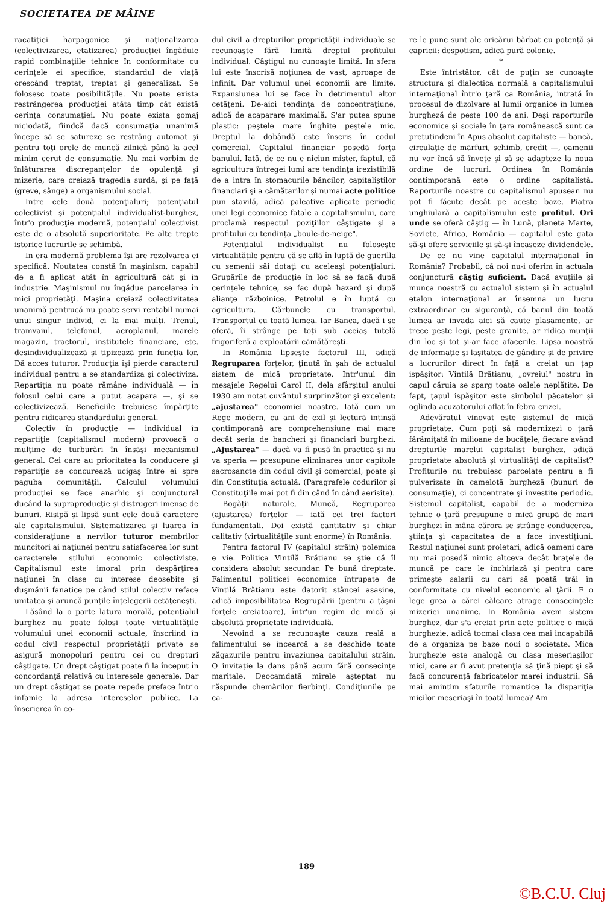SOCIETATEA DE MÂINE
racatiţiei harpagonice şi naţionalizarea (colectivizarea, etatizarea) producţiei îngăduie rapid combinaţiile tehnice în conformitate cu cerinţele ei specifice, standardul de viaţă crescând treptat, treptat şi generalizat. Se folosesc toate posibilităţile. Nu poate exista restrângerea producţiei atâta timp cât există cerinţa consumaţiei. Nu poate exista şomaj niciodată, fiindcă dacă consumaţia unanimă începe să se satureze se restrâng automat şi pentru toţi orele de muncă zilnică până la acel minim cerut de consumaţie. Nu mai vorbim de înlăturarea discrepanţelor de opulenţă şi mizerie, care creiază tragedia surdă, şi pe faţă (greve, sânge) a organismului social.
Intre cele două potenţialuri; potenţiatul colectivist şi potenţialul individualist-burghez, într'o producţie modernă, potenţialul colectivist este de o absolută superioritate. Pe alte trepte istorice lucrurile se schimbă.
In era modernă problema îşi are rezolvarea ei specifică. Noutatea constă în maşinism, capabil de a fi aplicat atât în agricultură cât şi în industrie. Maşinismul nu îngădue parcelarea în mici proprietăţi. Maşina creiază colectivitatea unanimă pentrucă nu poate servi rentabil numai unui singur individ, ci la mai mulţi. Trenul, tramvaiul, telefonul, aeroplanul, marele magazin, tractorul, institutele financiare, etc. desindividualizează şi tipizează prin funcţia lor. Dă acces tuturor. Producţia îşi pierde caracterul individual pentru a se standardiza şi colectiviza. Repartiţia nu poate rămâne individuală — în folosul celui care a putut acapara —, şi se colectivizează. Beneficiile trebuiesc împărţite pentru ridicarea standardului general.
Colectiv în producţie — individual în repartiţie (capitalismul modern) provoacă o mulţime de turburări în însăşi mecanismul general. Cei care au prioritatea la conducere şi repartiţie se concurează ucigaş între ei spre paguba comunităţii. Calculul volumului producţiei se face anarhic şi conjunctural ducând la supraproducţie şi distrugeri imense de bunuri. Risipă şi lipsă sunt cele două caractere ale capitalismului. Sistematizarea şi luarea în consideraţiune a nervilor tuturor membrilor muncitori ai naţiunei pentru satisfacerea lor sunt caracterele stilului economic colectiviste. Capitalismul este imoral prin despărţirea naţiunei în clase cu interese deosebite şi duşmănii fanatice pe când stilul colectiv reface unitatea şi aruncă punţile înţelegerii cetăţeneşti.
Lăsând la o parte latura morală, potenţialul burghez nu poate folosi toate virtualităţile volumului unei economii actuale, înscriind în codul civil respectul proprietăţii private se asigură monopoluri pentru cei cu drepturi câştigate. Un drept câştigat poate fi la început în concordanţă relativă cu interesele generale. Dar un drept câştigat se poate repede preface într'o infamie la adresa intereselor publice. La înscrierea în co-
dul civil a drepturilor proprietăţii individuale se recunoaşte fără limită dreptul profitului individual. Câştigul nu cunoaşte limită. In sfera lui este înscrisă noţiunea de vast, aproape de infinit. Dar volumul unei economii are limite. Expansiunea lui se face în detrimentul altor cetăţeni. De-aici tendinţa de concentraţiune, adică de acaparare maximală. S'ar putea spune plastic: peştele mare înghite peştele mic. Dreptul la dobândă este înscris în codul comercial. Capitalul financiar posedă forţa banului. Iată, de ce nu e niciun mister, faptul, că agricultura întregei lumi are tendinţa irezistibilă de a intra în stomacurile băncilor, capitaliştilor financiari şi a cămătarilor şi numai acte politice pun stavilă, adică paleative aplicate periodic unei legi economice fatale a capitalismului, care proclamă respectul poziţiilor câştigate şi a profitului cu tendinţa „boule-de-neige".
Potenţialul individualist nu foloseşte virtualităţile pentru că se află în luptă de guerilla cu semenii săi dotaţi cu aceleaşi potenţialuri. Grupările de producţie în loc să se facă după cerinţele tehnice, se fac după hazard şi după alianţe războinice. Petrolul e în luptă cu agricultura. Cărbunele cu transportul. Transportul cu toată lumea. Iar Banca, dacă i se oferă, îi strânge pe toţi sub aceiaş tutelă frigoriferă a exploatării cămătăreşti.
In România lipseşte factorul III, adică Regruparea forţelor, ţinută în şah de actualul sistem de mică proprietate. Intr'unul din mesajele Regelui Carol II, dela sfârşitul anului 1930 am notat cuvântul surprinzător şi excelent: „ajustarea" economiei noastre. Iată cum un Rege modern, cu ani de exil şi lectură intinsă contimporană are comprehensiune mai mare decât seria de bancheri şi financiari burghezi. „Ajustarea" — dacă va fi pusă în practică şi nu va speria — presupune eliminarea unor capitole sacrosancte din codul civil şi comercial, poate şi din Constituţia actuală. (Paragrafele codurilor şi Constituţiile mai pot fi din când în când aerisite).
Bogăţii naturale, Muncă, Regruparea (ajustarea) forţelor — iată cei trei factori fundamentali. Doi există cantitativ şi chiar calitativ (virtualităţile sunt enorme) în România.
Pentru factorul IV (capitalul străin) polemica e vie. Politica Vintilă Brătianu se ştie că îl considera absolut secundar. Pe bună dreptate. Falimentul politicei economice întrupate de Vintilă Brătianu este datorit stâncei asasine, adică imposibilitatea Regrupării (pentru a ţâşni forţele creiatoare), într'un regim de mică şi absolută proprietate individuală.
Nevoind a se recunoaşte cauza reală a falimentului se încearcă a se deschide toate zăgazurile pentru invaziunea capitalului străin. O invitaţie la dans până acum fără consecinţe maritale. Deocamdată mirele aşteptat nu răspunde chemărilor fierbinţi. Condiţiunile pe ca-
re le pune sunt ale oricărui bărbat cu potenţă şi capricii: despotism, adică pură colonie.
*
Este întristător, cât de puţin se cunoaşte structura şi dialectica normală a capitalismului internaţional într'o ţară ca România, intrată în procesul de dizolvare al lumii organice în lumea burgheză de peste 100 de ani. Deşi raporturile economice şi sociale în ţara românească sunt ca pretutindeni în Apus absolut capitaliste — bancă, circulaţie de mărfuri, schimb, credit —, oamenii nu vor încă să înveţe şi să se adapteze la noua ordine de lucruri. Ordinea în România contimporană este o ordine capitalistă. Raporturile noastre cu capitalismul apusean nu pot fi făcute decât pe aceste baze. Piatra unghiulară a capitalismului este profitul. Ori unde se oferă câştig — în Lună, planeta Marte, Soviete, Africa, România — capitalul este gata să-şi ofere serviciile şi să-şi încaseze dividendele.
De ce nu vine capitalul internaţional în România? Probabil, că noi nu-i oferim în actuala conjunctură câştig suficient. Dacă avuţiile şi munca noastră cu actualul sistem şi în actualul etalon internaţional ar însemna un lucru extraordinar cu siguranţă, că banul din toată lumea ar invada aici să caute plasamente, ar trece peste legi, peste granite, ar ridica munţii din loc şi tot şi-ar face afacerile. Lipsa noastră de informaţie şi laşitatea de gândire şi de privire a lucrurilor direct în faţă a creiat un ţap ispăşitor: Vintilă Brătianu, „ovreiul" nostru în capul căruia se sparg toate oalele neplătite. De fapt, ţapul ispăşitor este simbolul păcatelor şi oglinda acuzatorului aflat în febra crizei.
Adevăratul vinovat este sistemul de mică proprietate. Cum poţi să modernizezi o ţară fărâmiţată în milioane de bucăţele, fiecare având drepturile marelui capitalist burghez, adică proprietate absolută şi virtualităţi de capitalist? Profiturile nu trebuiesc parcelate pentru a fi pulverizate în camelotă burgheză (bunuri de consumaţie), ci concentrate şi investite periodic. Sistemul capitalist, capabil de a moderniza tehnic o ţară presupune o mică grupă de mari burghezi în mâna cărora se strânge conducerea, ştiinţa şi capacitatea de a face investiţiuni. Restul naţiunei sunt proletari, adică oameni care nu mai posedă nimic altceva decât braţele de muncă pe care le închiriază şi pentru care primeşte salarii cu cari să poată trăi în conformitate cu nivelul economic al ţării. E o lege grea a cărei călcare atrage consecinţele mizeriei unanime. In România avem sistem burghez, dar s'a creiat prin acte politice o mică burghezie, adică tocmai clasa cea mai incapabilă de a organiza pe baze noui o societate. Mica burghezie este analogă cu clasa meseriaşilor mici, care ar fi avut pretenţia să ţină piept şi să facă concurenţă fabricatelor marei industrii. Să mai amintim sfaturile romantice la dispariţia micilor meseriaşi în toată lumea? Am
189
©B.C.U. Cluj